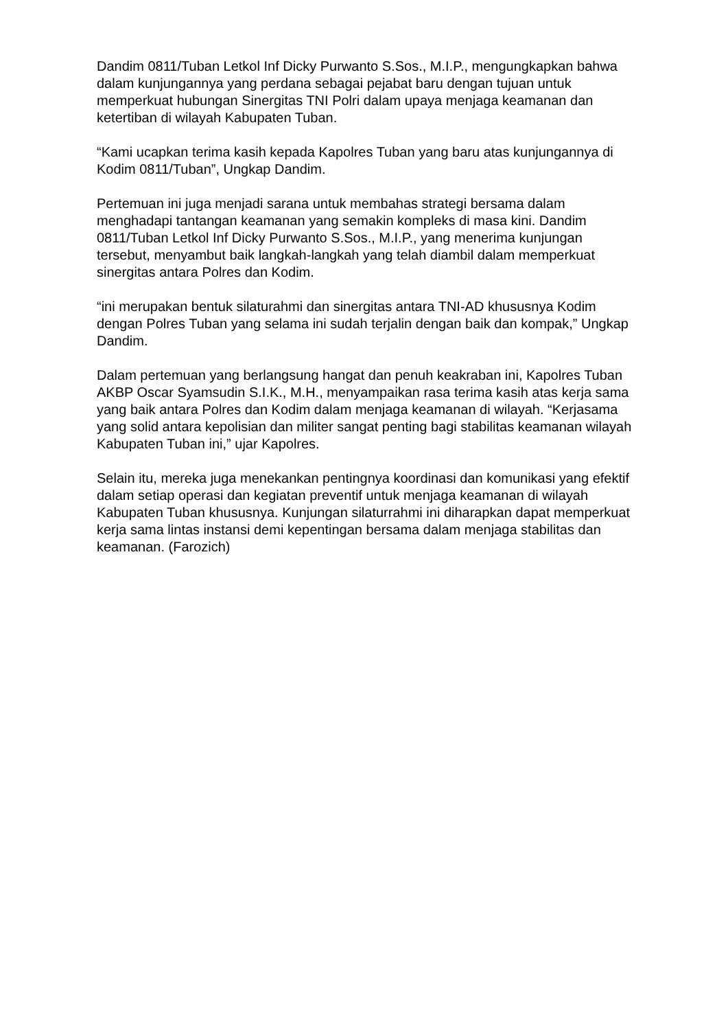Dandim 0811/Tuban Letkol Inf Dicky Purwanto S.Sos., M.I.P., mengungkapkan bahwa dalam kunjungannya yang perdana sebagai pejabat baru dengan tujuan untuk memperkuat hubungan Sinergitas TNI Polri dalam upaya menjaga keamanan dan ketertiban di wilayah Kabupaten Tuban.
“Kami ucapkan terima kasih kepada Kapolres Tuban yang baru atas kunjungannya di Kodim 0811/Tuban”, Ungkap Dandim.
Pertemuan ini juga menjadi sarana untuk membahas strategi bersama dalam menghadapi tantangan keamanan yang semakin kompleks di masa kini. Dandim 0811/Tuban Letkol Inf Dicky Purwanto S.Sos., M.I.P., yang menerima kunjungan tersebut, menyambut baik langkah-langkah yang telah diambil dalam memperkuat sinergitas antara Polres dan Kodim.
“ini merupakan bentuk silaturahmi dan sinergitas antara TNI-AD khususnya Kodim dengan Polres Tuban yang selama ini sudah terjalin dengan baik dan kompak,” Ungkap Dandim.
Dalam pertemuan yang berlangsung hangat dan penuh keakraban ini, Kapolres Tuban AKBP Oscar Syamsudin S.I.K., M.H., menyampaikan rasa terima kasih atas kerja sama yang baik antara Polres dan Kodim dalam menjaga keamanan di wilayah. “Kerjasama yang solid antara kepolisian dan militer sangat penting bagi stabilitas keamanan wilayah Kabupaten Tuban ini,” ujar Kapolres.
Selain itu, mereka juga menekankan pentingnya koordinasi dan komunikasi yang efektif dalam setiap operasi dan kegiatan preventif untuk menjaga keamanan di wilayah Kabupaten Tuban khususnya. Kunjungan silaturrahmi ini diharapkan dapat memperkuat kerja sama lintas instansi demi kepentingan bersama dalam menjaga stabilitas dan keamanan. (Farozich)